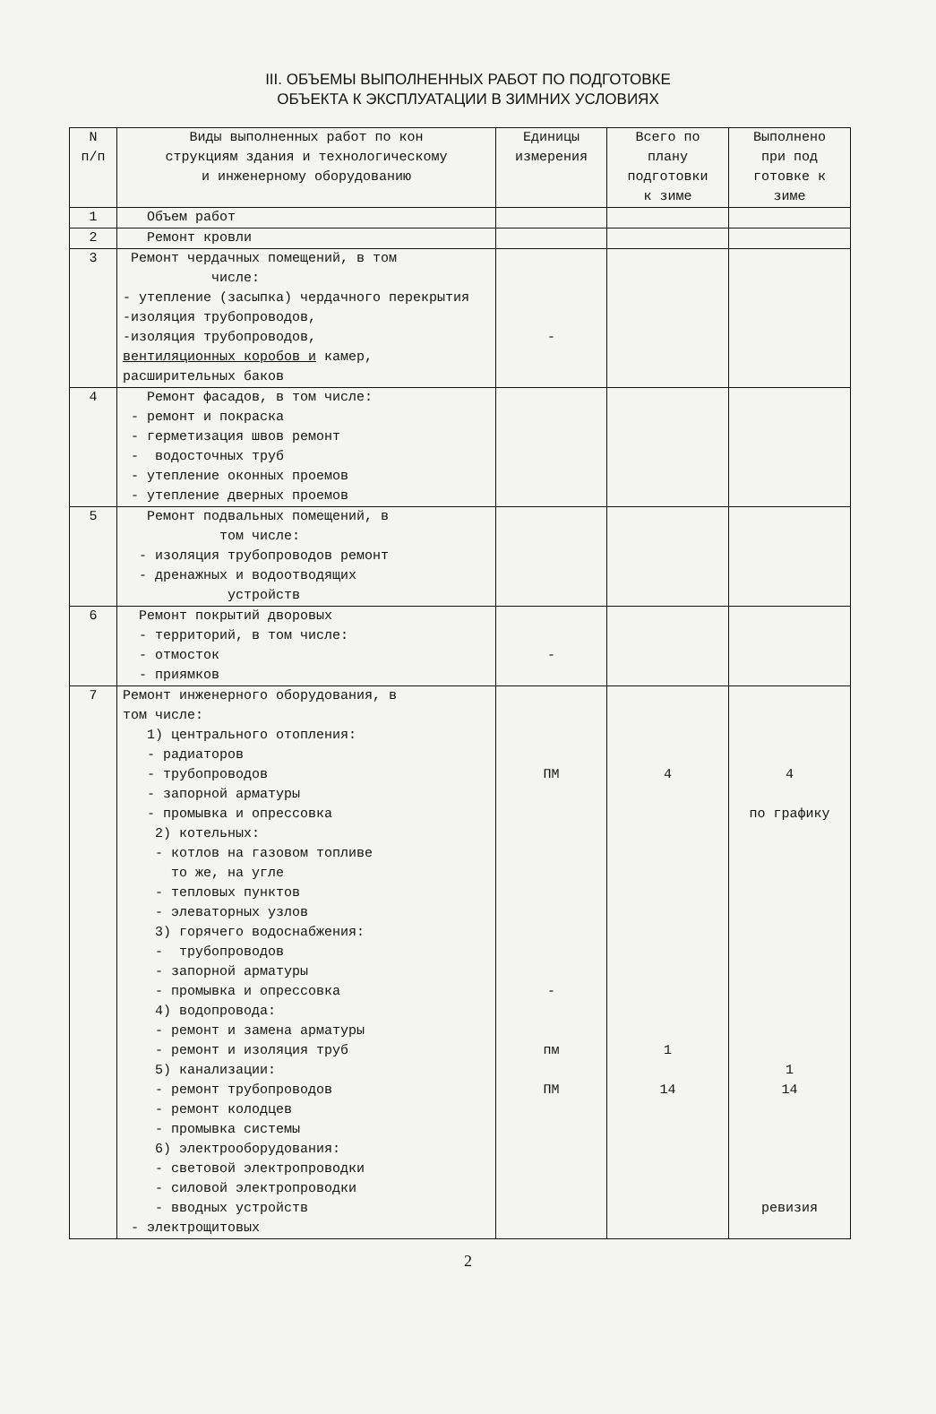III. ОБЪЕМЫ ВЫПОЛНЕННЫХ РАБОТ ПО ПОДГОТОВКЕ
ОБЪЕКТА К ЭКСПЛУАТАЦИИ В ЗИМНИХ УСЛОВИЯХ
| N п/п | Виды выполненных работ по кон струкциям здания и технологическому и инженерному оборудованию | Единицы измерения | Всего по плану подготовки к зиме | Выполнено при под готовке к зиме |
| 1 | Объем работ | | | |
| 2 | Ремонт кровли | | | |
| 3 | Ремонт чердачных помещений, в том числе: - утепление (засыпка) чердачного перекрытия -изоляция трубопроводов, -изоляция трубопроводов, вентиляционных коробов и камер, расширительных баков | - | | |
| 4 | Ремонт фасадов, в том числе: - ремонт и покраска - герметизация швов ремонт - водосточных труб - утепление оконных проемов - утепление дверных проемов | | | |
| 5 | Ремонт подвальных помещений, в том числе: - изоляция трубопроводов ремонт - дренажных и водоотводящих устройств | | | |
| 6 | Ремонт покрытий дворовых - территорий, в том числе: - отмосток - приямков | - | | |
| 7 | Ремонт инженерного оборудования, в том числе: 1) центрального отопления: - радиаторов - трубопроводов - запорной арматуры - промывка и опрессовка 2) котельных: - котлов на газовом топливе то же, на угле - тепловых пунктов - элеваторных узлов 3) горячего водоснабжения: - трубопроводов - запорной арматуры - промывка и опрессовка 4) водопровода: - ремонт и замена арматуры - ремонт и изоляция труб 5) канализации: - ремонт трубопроводов - ремонт колодцев - промывка системы 6) электрооборудования: - световой электропроводки - силовой электропроводки - вводных устройств - электрощитовых | ПМ - пм ПМ | 4 1 14 | 4 по графику 1 14 ревизия |
2